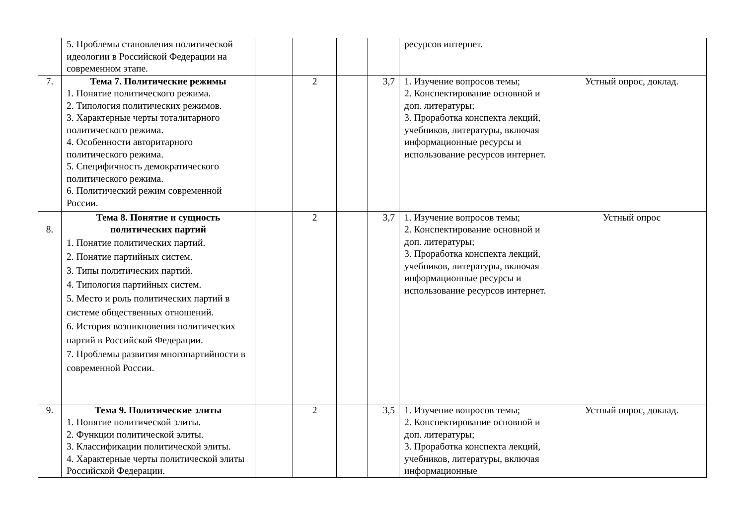| | 5. Проблемы становления политической идеологии в Российской Федерации на современном этапе. | | | | | ресурсов интернет. | |
| 7. | Тема 7. Политические режимы 1. Понятие политического режима. 2. Типология политических режимов. 3. Характерные черты тоталитарного политического режима. 4. Особенности авторитарного политического режима. 5. Специфичность демократического политического режима. 6. Политический режим современной России. | | 2 | | 3,7 | 1. Изучение вопросов темы; 2. Конспектирование основной и доп. литературы; 3. Проработка конспекта лекций, учебников, литературы, включая информационные ресурсы и использование ресурсов интернет. | Устный опрос, доклад. |
| 8. | Тема 8. Понятие и сущность политических партий 1. Понятие политических партий. 2. Понятие партийных систем. 3. Типы политических партий. 4. Типология партийных систем. 5. Место и роль политических партий в системе общественных отношений. 6. История возникновения политических партий в Российской Федерации. 7. Проблемы развития многопартийности в современной России. | | 2 | | 3,7 | 1. Изучение вопросов темы; 2. Конспектирование основной и доп. литературы; 3. Проработка конспекта лекций, учебников, литературы, включая информационные ресурсы и использование ресурсов интернет. | Устный опрос |
| 9. | Тема 9. Политические элиты 1. Понятие политической элиты. 2. Функции политической элиты. 3. Классификации политической элиты. 4. Характерные черты политической элиты Российской Федерации. | | 2 | | 3,5 | 1. Изучение вопросов темы; 2. Конспектирование основной и доп. литературы; 3. Проработка конспекта лекций, учебников, литературы, включая информационные | Устный опрос, доклад. |